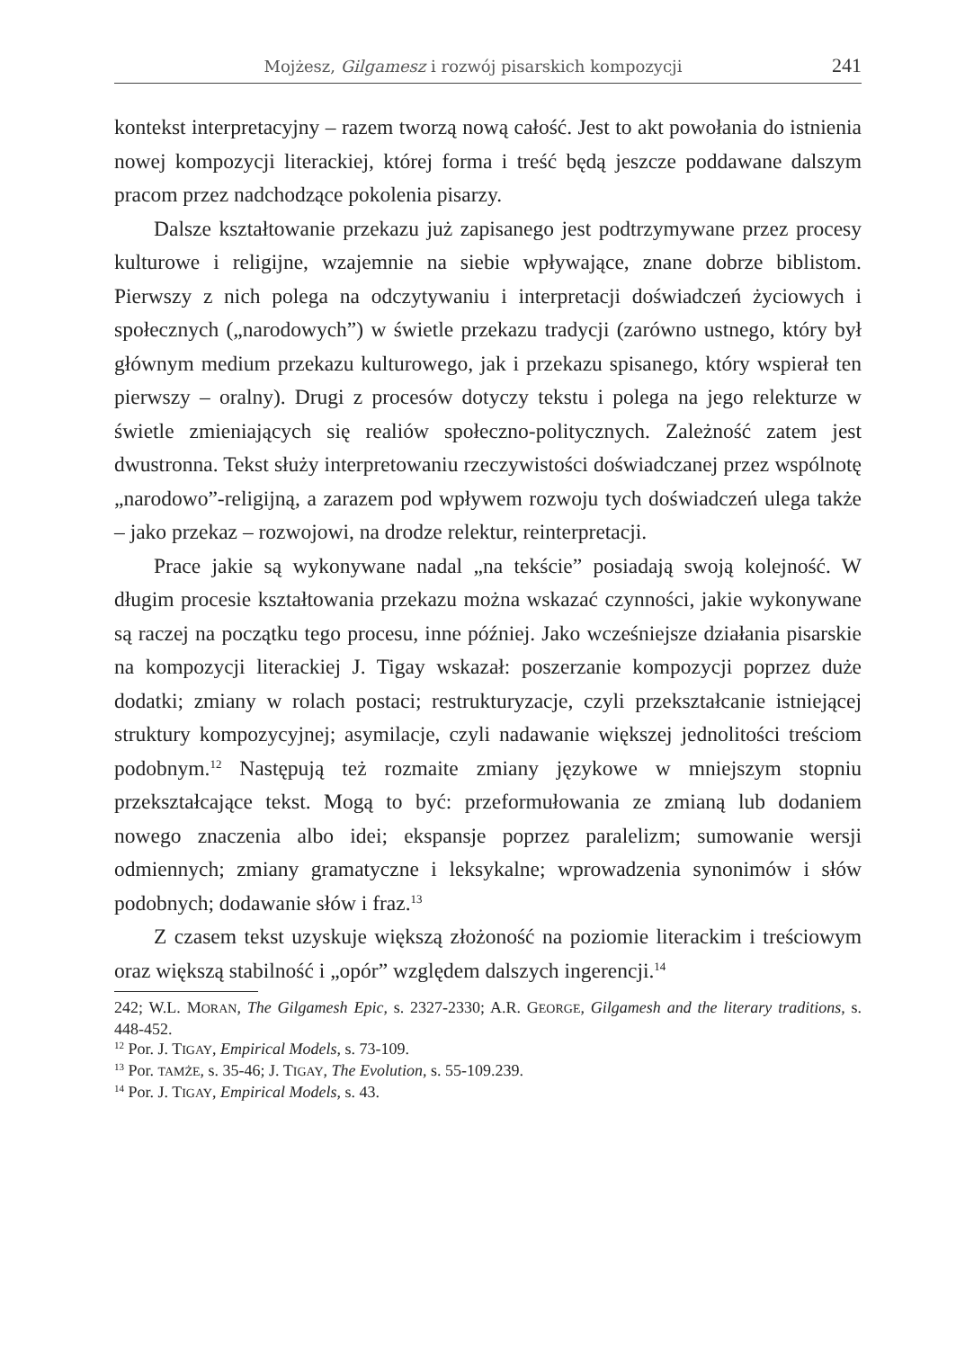Mojżesz, Gilgamesz i rozwój pisarskich kompozycji 241
kontekst interpretacyjny – razem tworzą nową całość. Jest to akt powołania do istnienia nowej kompozycji literackiej, której forma i treść będą jeszcze poddawane dalszym pracom przez nadchodzące pokolenia pisarzy.
Dalsze kształtowanie przekazu już zapisanego jest podtrzymywane przez procesy kulturowe i religijne, wzajemnie na siebie wpływające, znane dobrze biblistom. Pierwszy z nich polega na odczytywaniu i interpretacji doświadczeń życiowych i społecznych („narodowych”) w świetle przekazu tradycji (zarówno ustnego, który był głównym medium przekazu kulturowego, jak i przekazu spisanego, który wspierał ten pierwszy – oralny). Drugi z procesów dotyczy tekstu i polega na jego relekturze w świetle zmieniających się realiów społeczno-politycznych. Zależność zatem jest dwustronna. Tekst służy interpretowaniu rzeczywistości doświadczanej przez wspólnotę „narodowo”-religijną, a zarazem pod wpływem rozwoju tych doświadczeń ulega także – jako przekaz – rozwojowi, na drodze relektur, reinterpretacji.
Prace jakie są wykonywane nadal „na tekście” posiadają swoją kolejność. W długim procesie kształtowania przekazu można wskazać czynności, jakie wykonywane są raczej na początku tego procesu, inne później. Jako wcześniejsze działania pisarskie na kompozycji literackiej J. Tigay wskazał: poszerzanie kompozycji poprzez duże dodatki; zmiany w rolach postaci; restrukturyzacje, czyli przekształcanie istniejącej struktury kompozycyjnej; asymilacje, czyli nadawanie większej jednolitości treściom podobnym.<sup>12</sup> Następują też rozmaite zmiany językowe w mniejszym stopniu przekształcające tekst. Mogą to być: przeformułowania ze zmianą lub dodaniem nowego znaczenia albo idei; ekspansje poprzez paralelizm; sumowanie wersji odmiennych; zmiany gramatyczne i leksykalne; wprowadzenia synonimów i słów podobnych; dodawanie słów i fraz.<sup>13</sup>
Z czasem tekst uzyskuje większą złożoność na poziomie literackim i treściowym oraz większą stabilność i „opór” względem dalszych ingerencji.<sup>14</sup>
242; W.L. MORAN, The Gilgamesh Epic, s. 2327-2330; A.R. GEORGE, Gilgamesh and the literary traditions, s. 448-452.
<sup>12</sup> Por. J. TIGAY, Empirical Models, s. 73-109.
<sup>13</sup> Por. TAMŻE, s. 35-46; J. TIGAY, The Evolution, s. 55-109.239.
<sup>14</sup> Por. J. TIGAY, Empirical Models, s. 43.